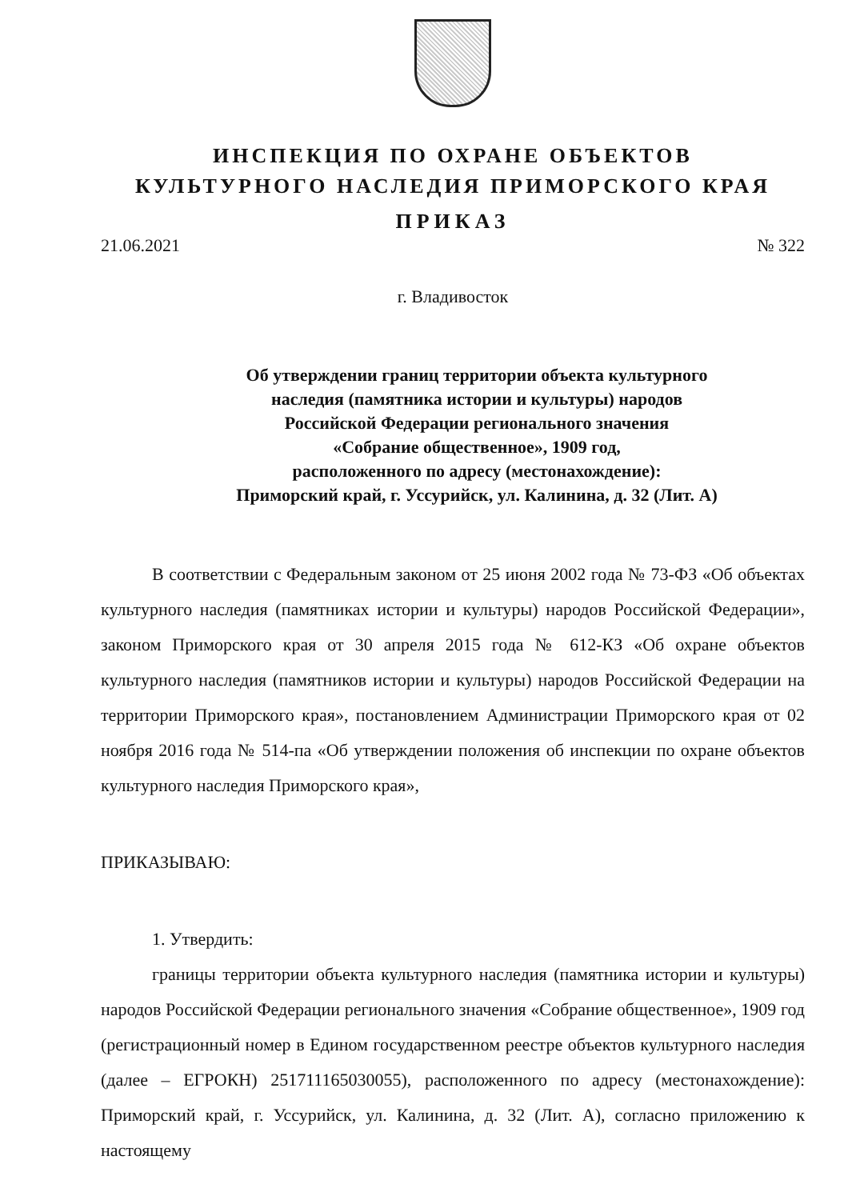ИНСПЕКЦИЯ ПО ОХРАНЕ ОБЪЕКТОВ
КУЛЬТУРНОГО НАСЛЕДИЯ ПРИМОРСКОГО КРАЯ
ПРИКАЗ
21.06.2021 № 322
г. Владивосток
Об утверждении границ территории объекта культурного
наследия (памятника истории и культуры) народов
Российской Федерации регионального значения
«Собрание общественное», 1909 год,
расположенного по адресу (местонахождение):
Приморский край, г. Уссурийск, ул. Калинина, д. 32 (Лит. А)
В соответствии с Федеральным законом от 25 июня 2002 года № 73-ФЗ «Об объектах культурного наследия (памятниках истории и культуры) народов Российской Федерации», законом Приморского края от 30 апреля 2015 года № 612-КЗ «Об охране объектов культурного наследия (памятников истории и культуры) народов Российской Федерации на территории Приморского края», постановлением Администрации Приморского края от 02 ноября 2016 года № 514-па «Об утверждении положения об инспекции по охране объектов культурного наследия Приморского края»,
ПРИКАЗЫВАЮ:
1. Утвердить:
границы территории объекта культурного наследия (памятника истории и культуры) народов Российской Федерации регионального значения «Собрание общественное», 1909 год (регистрационный номер в Едином государственном реестре объектов культурного наследия (далее – ЕГРОКН) 251711165030055), расположенного по адресу (местонахождение): Приморский край, г. Уссурийск, ул. Калинина, д. 32 (Лит. А), согласно приложению к настоящему